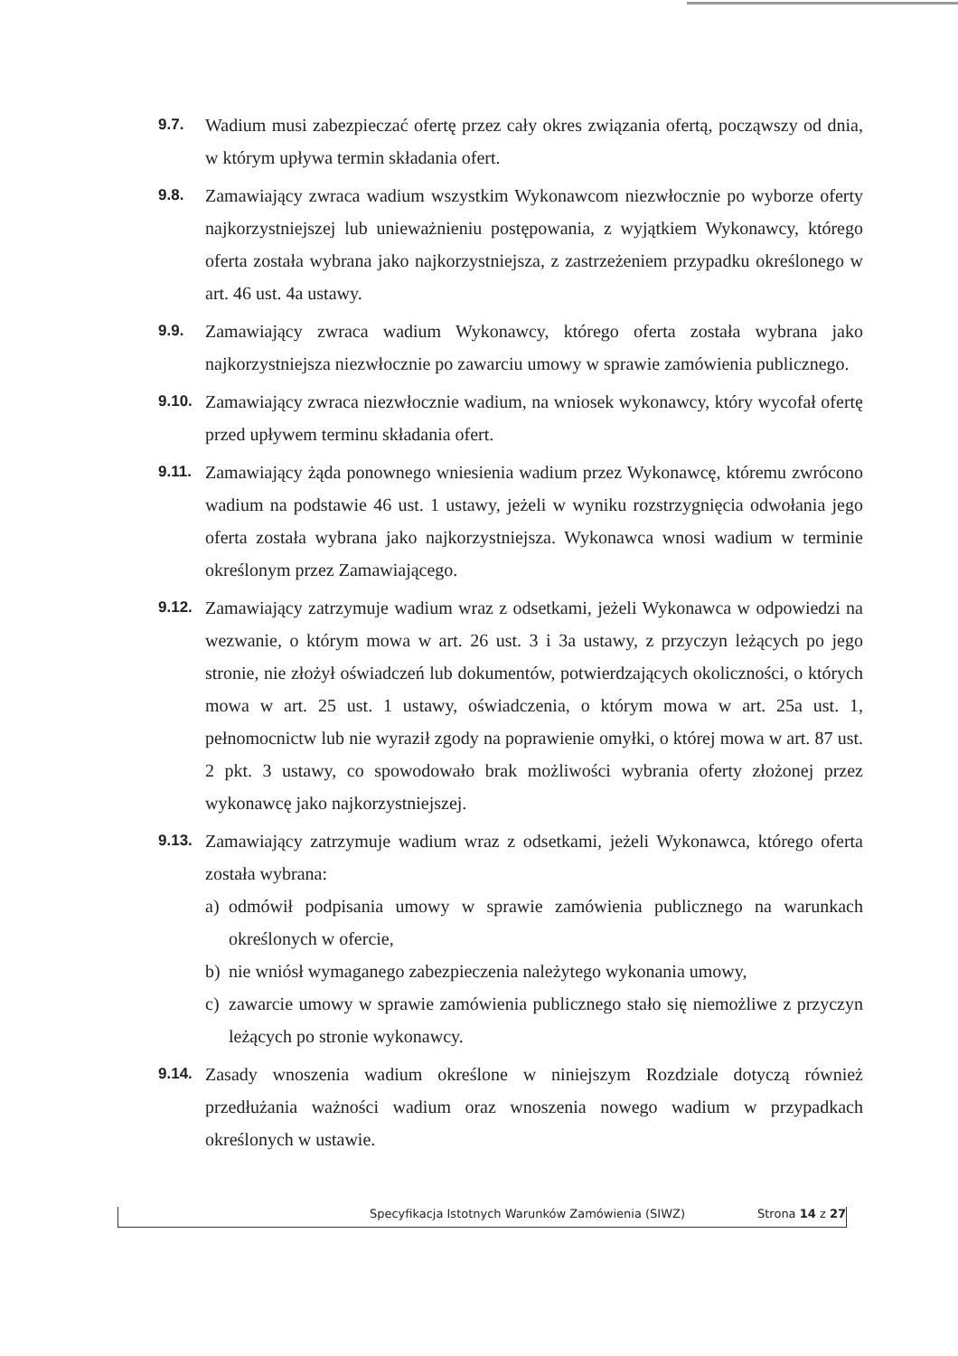9.7.
Wadium musi zabezpieczać ofertę przez cały okres związania ofertą, począwszy od dnia, w którym upływa termin składania ofert.
9.8.
Zamawiający zwraca wadium wszystkim Wykonawcom niezwłocznie po wyborze oferty najkorzystniejszej lub unieważnieniu postępowania, z wyjątkiem Wykonawcy, którego oferta została wybrana jako najkorzystniejsza, z zastrzeżeniem przypadku określonego w art. 46 ust. 4a ustawy.
9.9.
Zamawiający zwraca wadium Wykonawcy, którego oferta została wybrana jako najkorzystniejsza niezwłocznie po zawarciu umowy w sprawie zamówienia publicznego.
9.10.
Zamawiający zwraca niezwłocznie wadium, na wniosek wykonawcy, który wycofał ofertę przed upływem terminu składania ofert.
9.11.
Zamawiający żąda ponownego wniesienia wadium przez Wykonawcę, któremu zwrócono wadium na podstawie 46 ust. 1 ustawy, jeżeli w wyniku rozstrzygnięcia odwołania jego oferta została wybrana jako najkorzystniejsza. Wykonawca wnosi wadium w terminie określonym przez Zamawiającego.
9.12.
Zamawiający zatrzymuje wadium wraz z odsetkami, jeżeli Wykonawca w odpowiedzi na wezwanie, o którym mowa w art. 26 ust. 3 i 3a ustawy, z przyczyn leżących po jego stronie, nie złożył oświadczeń lub dokumentów, potwierdzających okoliczności, o których mowa w art. 25 ust. 1 ustawy, oświadczenia, o którym mowa w art. 25a ust. 1, pełnomocnictw lub nie wyraził zgody na poprawienie omyłki, o której mowa w art. 87 ust. 2 pkt. 3 ustawy, co spowodowało brak możliwości wybrania oferty złożonej przez wykonawcę jako najkorzystniejszej.
9.13.
Zamawiający zatrzymuje wadium wraz z odsetkami, jeżeli Wykonawca, którego oferta została wybrana:
a) odmówił podpisania umowy w sprawie zamówienia publicznego na warunkach określonych w ofercie,
b) nie wniósł wymaganego zabezpieczenia należytego wykonania umowy,
c) zawarcie umowy w sprawie zamówienia publicznego stało się niemożliwe z przyczyn leżących po stronie wykonawcy.
9.14.
Zasady wnoszenia wadium określone w niniejszym Rozdziale dotyczą również przedłużania ważności wadium oraz wnoszenia nowego wadium w przypadkach określonych w ustawie.
Specyfikacja Istotnych Warunków Zamówienia (SIWZ) Strona 14 z 27